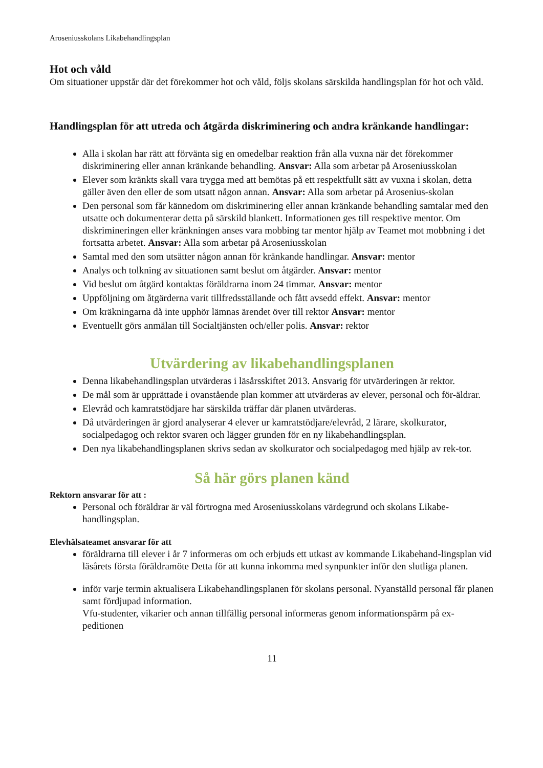Aroseniusskolans Likabehandlingsplan
Hot och våld
Om situationer uppstår där det förekommer hot och våld, följs skolans särskilda handlingsplan för hot och våld.
Handlingsplan för att utreda och åtgärda diskriminering och andra kränkande handlingar:
Alla i skolan har rätt att förvänta sig en omedelbar reaktion från alla vuxna när det förekommer diskriminering eller annan kränkande behandling. Ansvar: Alla som arbetar på Aroseniusskolan
Elever som kränkts skall vara trygga med att bemötas på ett respektfullt sätt av vuxna i skolan, detta gäller även den eller de som utsatt någon annan. Ansvar: Alla som arbetar på Arosenius-skolan
Den personal som får kännedom om diskriminering eller annan kränkande behandling samtalar med den utsatte och dokumenterar detta på särskild blankett. Informationen ges till respektive mentor. Om diskrimineringen eller kränkningen anses vara mobbing tar mentor hjälp av Teamet mot mobbning i det fortsatta arbetet. Ansvar: Alla som arbetar på Aroseniusskolan
Samtal med den som utsätter någon annan för kränkande handlingar. Ansvar: mentor
Analys och tolkning av situationen samt beslut om åtgärder. Ansvar: mentor
Vid beslut om åtgärd kontaktas föräldrarna inom 24 timmar. Ansvar: mentor
Uppföljning om åtgärderna varit tillfredsställande och fått avsedd effekt. Ansvar: mentor
Om kräkningarna då inte upphör lämnas ärendet över till rektor Ansvar: mentor
Eventuellt görs anmälan till Socialtjänsten och/eller polis. Ansvar: rektor
Utvärdering av likabehandlingsplanen
Denna likabehandlingsplan utvärderas i läsårsskiftet 2013. Ansvarig för utvärderingen är rektor.
De mål som är upprättade i ovanstående plan kommer att utvärderas av elever, personal och för-äldrar.
Elevråd och kamratstödjare har särskilda träffar där planen utvärderas.
Då utvärderingen är gjord analyserar 4 elever ur kamratstödjare/elevråd, 2 lärare, skolkurator, socialpedagog och rektor svaren och lägger grunden för en ny likabehandlingsplan.
Den nya likabehandlingsplanen skrivs sedan av skolkurator och socialpedagog med hjälp av rek-tor.
Så här görs planen känd
Rektorn ansvarar för att :
Personal och föräldrar är väl förtrogna med Aroseniusskolans värdegrund och skolans Likabe-handlingsplan.
Elevhälsateamet ansvarar för att
föräldrarna till elever i år 7 informeras om och erbjuds ett utkast av kommande Likabehand-lingsplan vid läsårets första föräldramöte Detta för att kunna inkomma med synpunkter inför den slutliga planen.
inför varje termin aktualisera Likabehandlingsplanen för skolans personal. Nyanställd personal får planen samt fördjupad information.
Vfu-studenter, vikarier och annan tillfällig personal informeras genom informationspärm på ex-peditionen
11